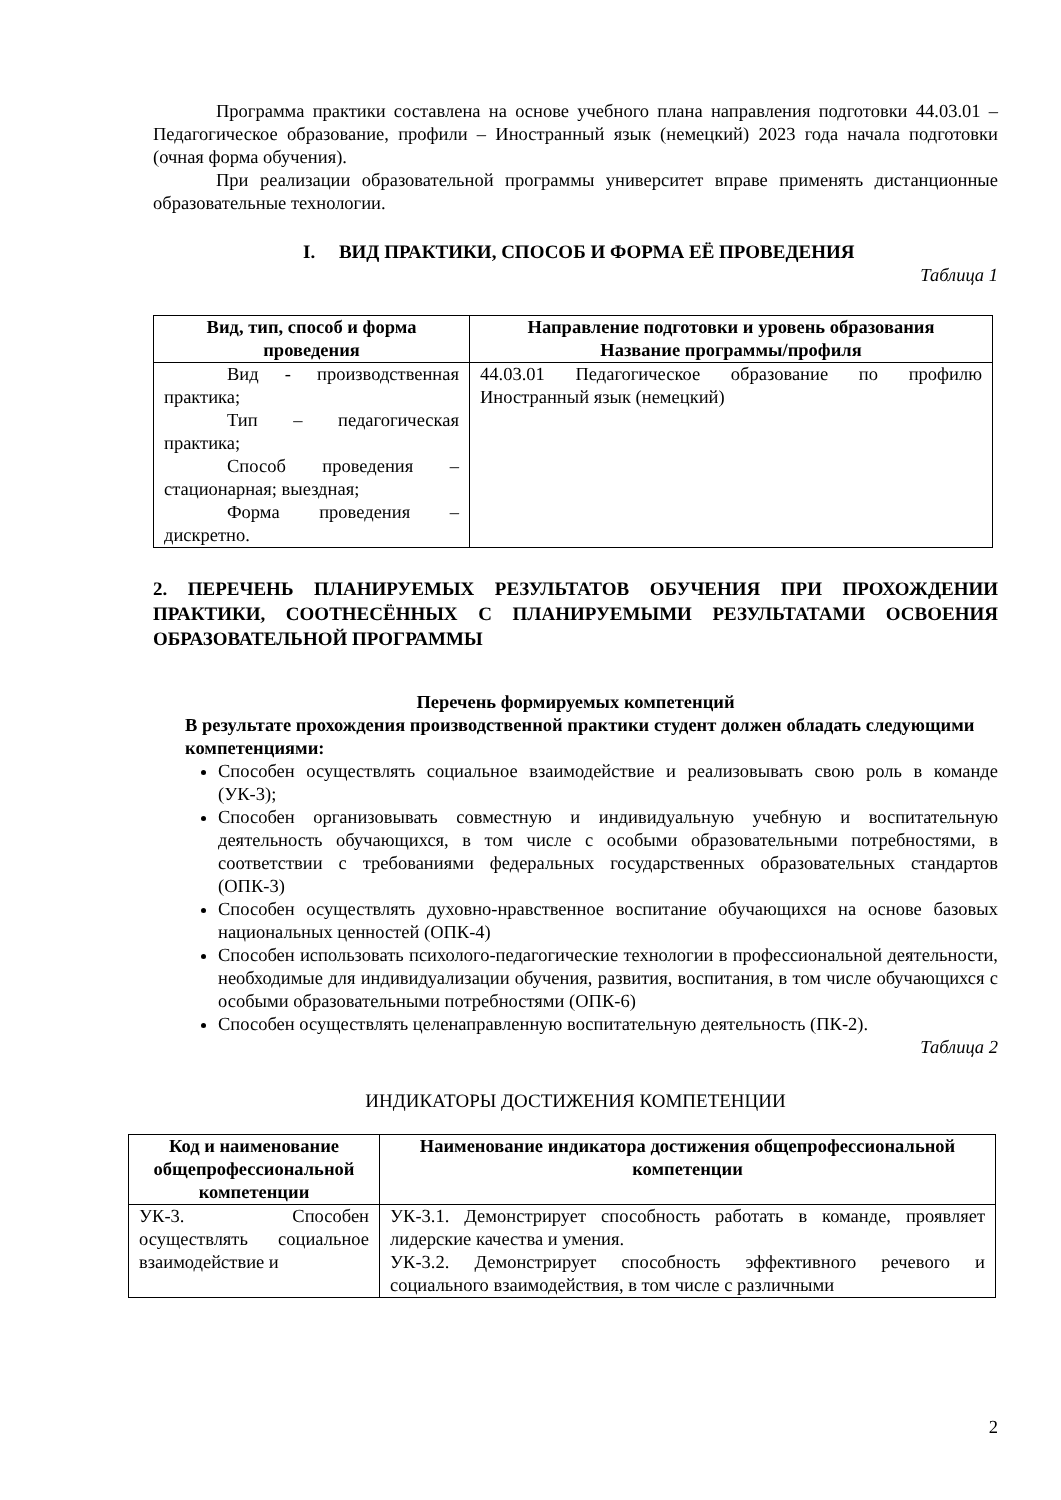Программа практики составлена на основе учебного плана направления подготовки 44.03.01 – Педагогическое образование, профили – Иностранный язык (немецкий) 2023 года начала подготовки (очная форма обучения).
При реализации образовательной программы университет вправе применять дистанционные образовательные технологии.
I. ВИД ПРАКТИКИ, СПОСОБ И ФОРМА ЕЁ ПРОВЕДЕНИЯ
Таблица 1
| Вид, тип, способ и форма проведения | Направление подготовки и уровень образования Название программы/профиля |
| --- | --- |
| Вид - производственная практика; Тип – педагогическая практика; Способ проведения – стационарная; выездная; Форма проведения – дискретно. | 44.03.01 Педагогическое образование по профилю Иностранный язык (немецкий) |
2. ПЕРЕЧЕНЬ ПЛАНИРУЕМЫХ РЕЗУЛЬТАТОВ ОБУЧЕНИЯ ПРИ ПРОХОЖДЕНИИ ПРАКТИКИ, СООТНЕСЁННЫХ С ПЛАНИРУЕМЫМИ РЕЗУЛЬТАТАМИ ОСВОЕНИЯ ОБРАЗОВАТЕЛЬНОЙ ПРОГРАММЫ
Перечень формируемых компетенций
В результате прохождения производственной практики студент должен обладать следующими компетенциями:
Способен осуществлять социальное взаимодействие и реализовывать свою роль в команде (УК-3);
Способен организовывать совместную и индивидуальную учебную и воспитательную деятельность обучающихся, в том числе с особыми образовательными потребностями, в соответствии с требованиями федеральных государственных образовательных стандартов (ОПК-3)
Способен осуществлять духовно-нравственное воспитание обучающихся на основе базовых национальных ценностей (ОПК-4)
Способен использовать психолого-педагогические технологии в профессиональной деятельности, необходимые для индивидуализации обучения, развития, воспитания, в том числе обучающихся с особыми образовательными потребностями (ОПК-6)
Способен осуществлять целенаправленную воспитательную деятельность (ПК-2).
Таблица 2
ИНДИКАТОРЫ ДОСТИЖЕНИЯ КОМПЕТЕНЦИИ
| Код и наименование общепрофессиональной компетенции | Наименование индикатора достижения общепрофессиональной компетенции |
| --- | --- |
| УК-3. Способен осуществлять социальное взаимодействие и | УК-3.1. Демонстрирует способность работать в команде, проявляет лидерские качества и умения. УК-3.2. Демонстрирует способность эффективного речевого и социального взаимодействия, в том числе с различными |
2